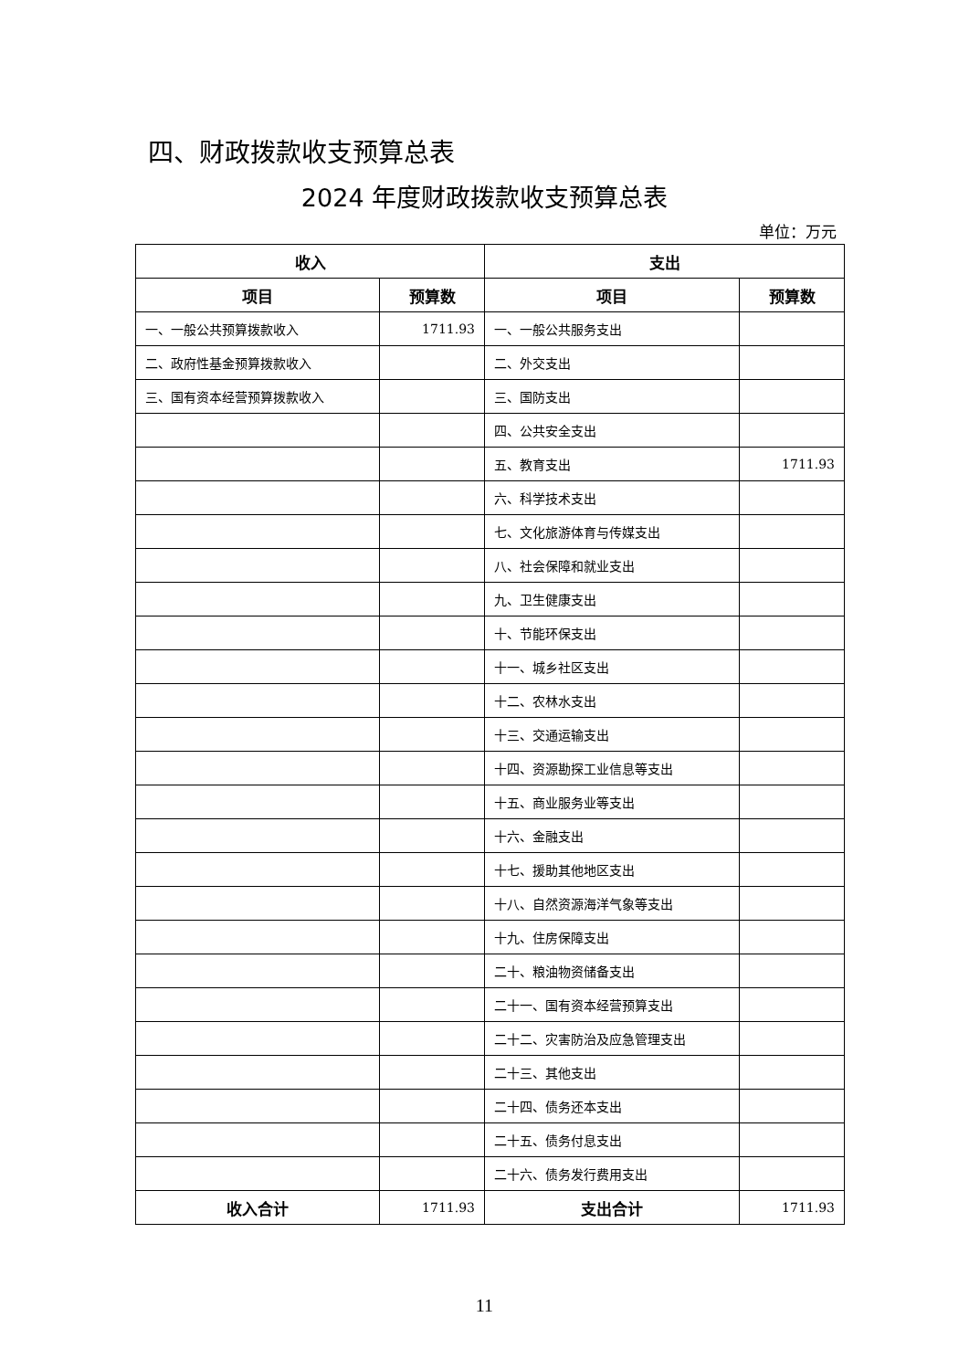四、财政拨款收支预算总表
2024 年度财政拨款收支预算总表
单位：万元
| 收入 | | 支出 | |
| --- | --- | --- | --- |
| 项目 | 预算数 | 项目 | 预算数 |
| 一、一般公共预算拨款收入 | 1711.93 | 一、一般公共服务支出 | |
| 二、政府性基金预算拨款收入 | | 二、外交支出 | |
| 三、国有资本经营预算拨款收入 | | 三、国防支出 | |
| | | 四、公共安全支出 | |
| | | 五、教育支出 | 1711.93 |
| | | 六、科学技术支出 | |
| | | 七、文化旅游体育与传媒支出 | |
| | | 八、社会保障和就业支出 | |
| | | 九、卫生健康支出 | |
| | | 十、节能环保支出 | |
| | | 十一、城乡社区支出 | |
| | | 十二、农林水支出 | |
| | | 十三、交通运输支出 | |
| | | 十四、资源勘探工业信息等支出 | |
| | | 十五、商业服务业等支出 | |
| | | 十六、金融支出 | |
| | | 十七、援助其他地区支出 | |
| | | 十八、自然资源海洋气象等支出 | |
| | | 十九、住房保障支出 | |
| | | 二十、粮油物资储备支出 | |
| | | 二十一、国有资本经营预算支出 | |
| | | 二十二、灾害防治及应急管理支出 | |
| | | 二十三、其他支出 | |
| | | 二十四、债务还本支出 | |
| | | 二十五、债务付息支出 | |
| | | 二十六、债务发行费用支出 | |
| 收入合计 | 1711.93 | 支出合计 | 1711.93 |
11